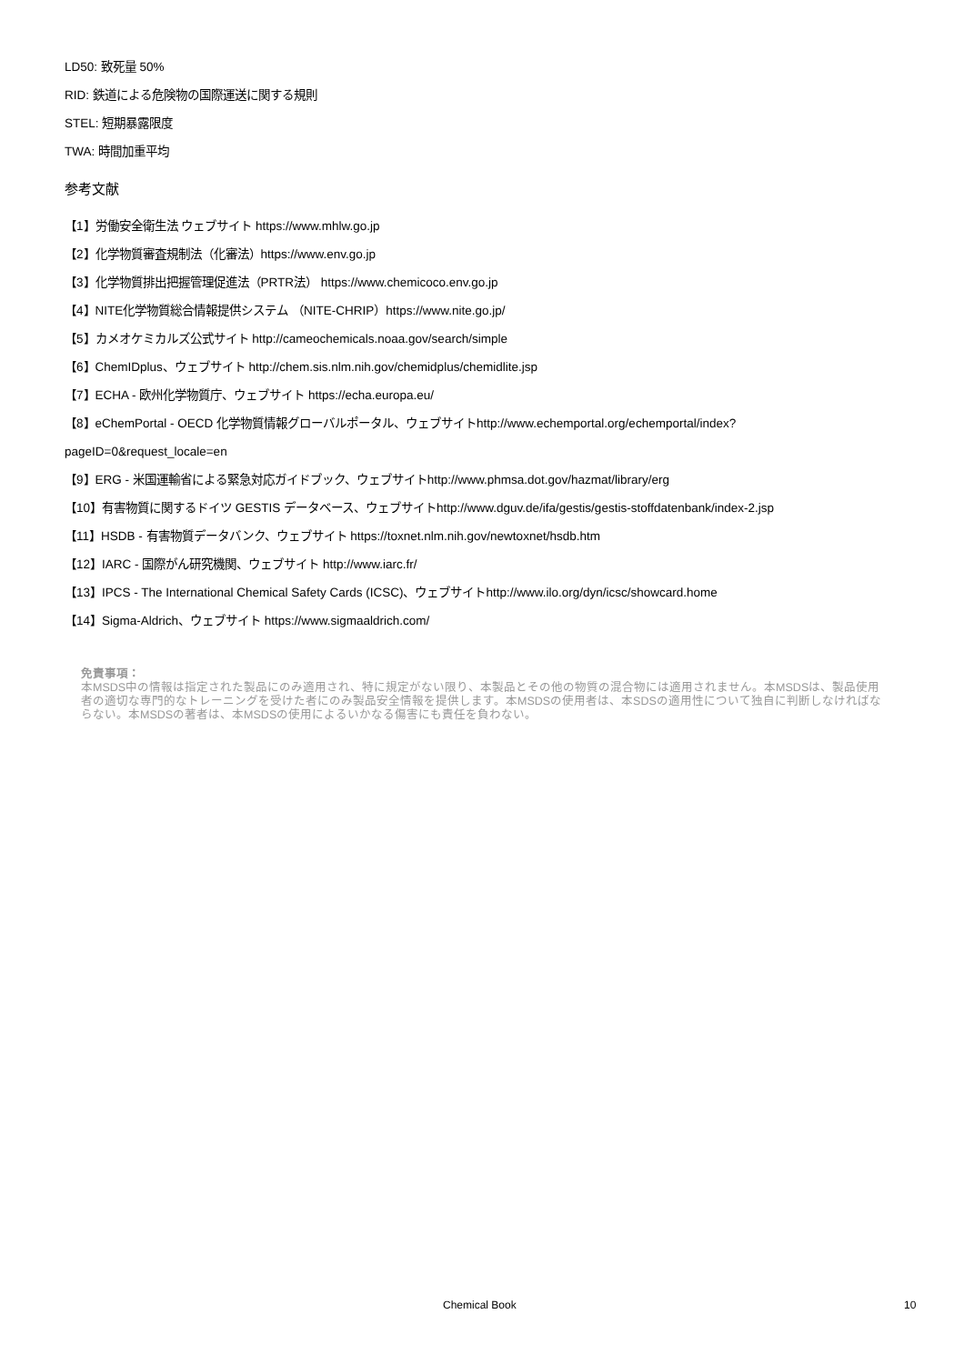LD50: 致死量 50%
RID: 鉄道による危険物の国際運送に関する規則
STEL: 短期暴露限度
TWA: 時間加重平均
参考文献
【1】労働安全衛生法 ウェブサイト https://www.mhlw.go.jp
【2】化学物質審査規制法（化審法）https://www.env.go.jp
【3】化学物質排出把握管理促進法（PRTR法） https://www.chemicoco.env.go.jp
【4】NITE化学物質総合情報提供システム （NITE-CHRIP）https://www.nite.go.jp/
【5】カメオケミカルズ公式サイト http://cameochemicals.noaa.gov/search/simple
【6】ChemIDplus、ウェブサイト http://chem.sis.nlm.nih.gov/chemidplus/chemidlite.jsp
【7】ECHA - 欧州化学物質庁、ウェブサイト https://echa.europa.eu/
【8】eChemPortal - OECD 化学物質情報グローバルポータル、ウェブサイトhttp://www.echemportal.org/echemportal/index?
pageID=0&request_locale=en
【9】ERG - 米国運輸省による緊急対応ガイドブック、ウェブサイトhttp://www.phmsa.dot.gov/hazmat/library/erg
【10】有害物質に関するドイツ GESTIS データベース、ウェブサイトhttp://www.dguv.de/ifa/gestis/gestis-stoffdatenbank/index-2.jsp
【11】HSDB - 有害物質データバンク、ウェブサイト https://toxnet.nlm.nih.gov/newtoxnet/hsdb.htm
【12】IARC - 国際がん研究機関、ウェブサイト http://www.iarc.fr/
【13】IPCS - The International Chemical Safety Cards (ICSC)、ウェブサイトhttp://www.ilo.org/dyn/icsc/showcard.home
【14】Sigma-Aldrich、ウェブサイト https://www.sigmaaldrich.com/
免責事項：
本MSDS中の情報は指定された製品にのみ適用され、特に規定がない限り、本製品とその他の物質の混合物には適用されません。本MSDSは、製品使用者の適切な専門的なトレーニングを受けた者にのみ製品安全情報を提供します。本MSDSの使用者は、本SDSの適用性について独自に判断しなければならない。本MSDSの著者は、本MSDSの使用によるいかなる傷害にも責任を負わない。
Chemical Book 10